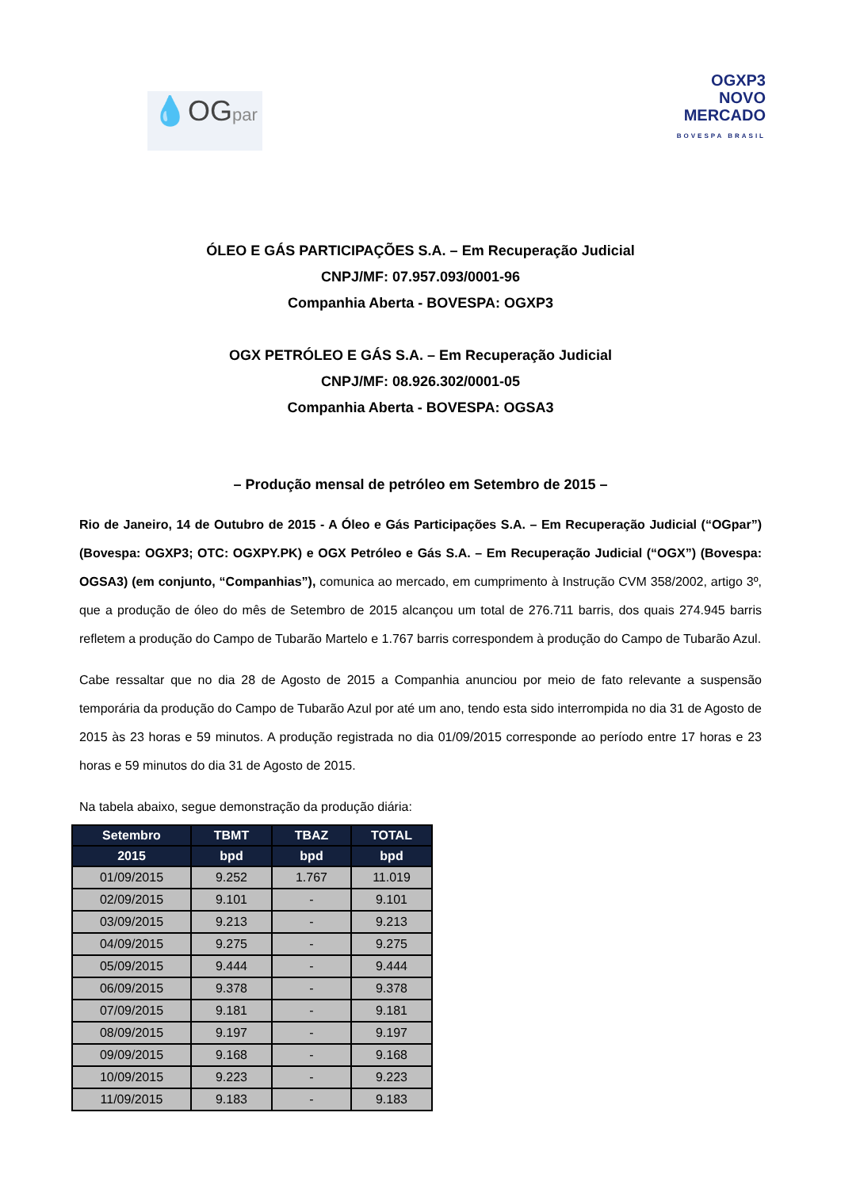💧OGpar
OGXP3
NOVO
MERCADO
BOVESPA BRASIL
ÓLEO E GÁS PARTICIPAÇÕES S.A. – Em Recuperação Judicial
CNPJ/MF: 07.957.093/0001-96
Companhia Aberta - BOVESPA: OGXP3
OGX PETRÓLEO E GÁS S.A. – Em Recuperação Judicial
CNPJ/MF: 08.926.302/0001-05
Companhia Aberta - BOVESPA: OGSA3
– Produção mensal de petróleo em Setembro de 2015 –
Rio de Janeiro, 14 de Outubro de 2015 - A Óleo e Gás Participações S.A. – Em Recuperação Judicial (“OGpar”) (Bovespa: OGXP3; OTC: OGXPY.PK) e OGX Petróleo e Gás S.A. – Em Recuperação Judicial (“OGX”) (Bovespa: OGSA3) (em conjunto, “Companhias”), comunica ao mercado, em cumprimento à Instrução CVM 358/2002, artigo 3º, que a produção de óleo do mês de Setembro de 2015 alcançou um total de 276.711 barris, dos quais 274.945 barris refletem a produção do Campo de Tubarão Martelo e 1.767 barris correspondem à produção do Campo de Tubarão Azul.
Cabe ressaltar que no dia 28 de Agosto de 2015 a Companhia anunciou por meio de fato relevante a suspensão temporária da produção do Campo de Tubarão Azul por até um ano, tendo esta sido interrompida no dia 31 de Agosto de 2015 às 23 horas e 59 minutos. A produção registrada no dia 01/09/2015 corresponde ao período entre 17 horas e 23 horas e 59 minutos do dia 31 de Agosto de 2015.
Na tabela abaixo, segue demonstração da produção diária:
| Setembro | TBMT | TBAZ | TOTAL |
| --- | --- | --- | --- |
| 2015 | bpd | bpd | bpd |
| 01/09/2015 | 9.252 | 1.767 | 11.019 |
| 02/09/2015 | 9.101 | - | 9.101 |
| 03/09/2015 | 9.213 | - | 9.213 |
| 04/09/2015 | 9.275 | - | 9.275 |
| 05/09/2015 | 9.444 | - | 9.444 |
| 06/09/2015 | 9.378 | - | 9.378 |
| 07/09/2015 | 9.181 | - | 9.181 |
| 08/09/2015 | 9.197 | - | 9.197 |
| 09/09/2015 | 9.168 | - | 9.168 |
| 10/09/2015 | 9.223 | - | 9.223 |
| 11/09/2015 | 9.183 | - | 9.183 |